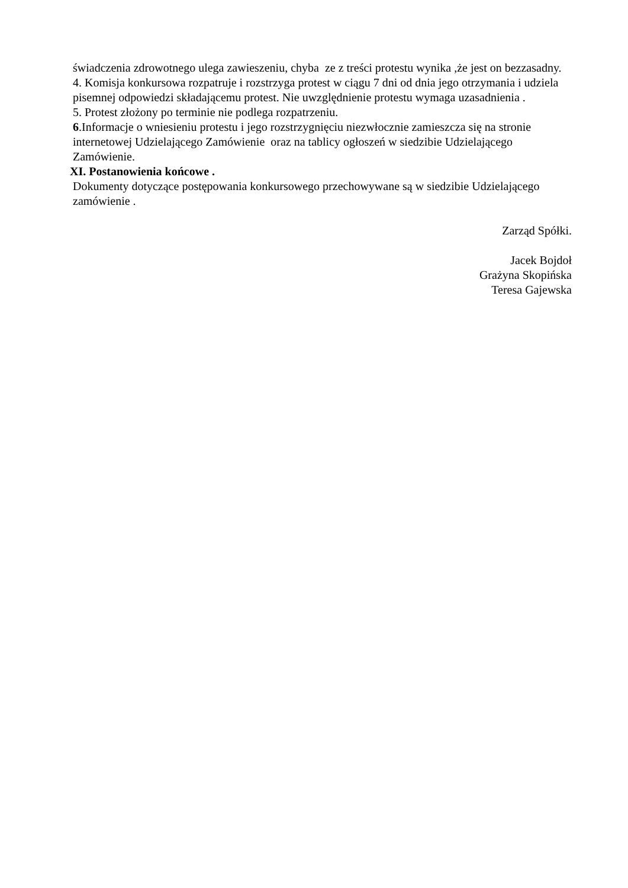świadczenia zdrowotnego ulega zawieszeniu, chyba ze z treści protestu wynika ,że jest on bezzasadny.
4. Komisja konkursowa rozpatruje i rozstrzyga protest w ciągu 7 dni od dnia jego otrzymania i udziela pisemnej odpowiedzi składającemu protest. Nie uwzględnienie protestu wymaga uzasadnienia .
5. Protest złożony po terminie nie podlega rozpatrzeniu.
6.Informacje o wniesieniu protestu i jego rozstrzygnięciu niezwłocznie zamieszcza się na stronie internetowej Udzielającego Zamówienie oraz na tablicy ogłoszeń w siedzibie Udzielającego Zamówienie.
XI. Postanowienia końcowe .
Dokumenty dotyczące postępowania konkursowego przechowywane są w siedzibie Udzielającego zamówienie .
Zarząd Spółki.
Jacek Bojdoł
Grażyna Skopińska
Teresa Gajewska